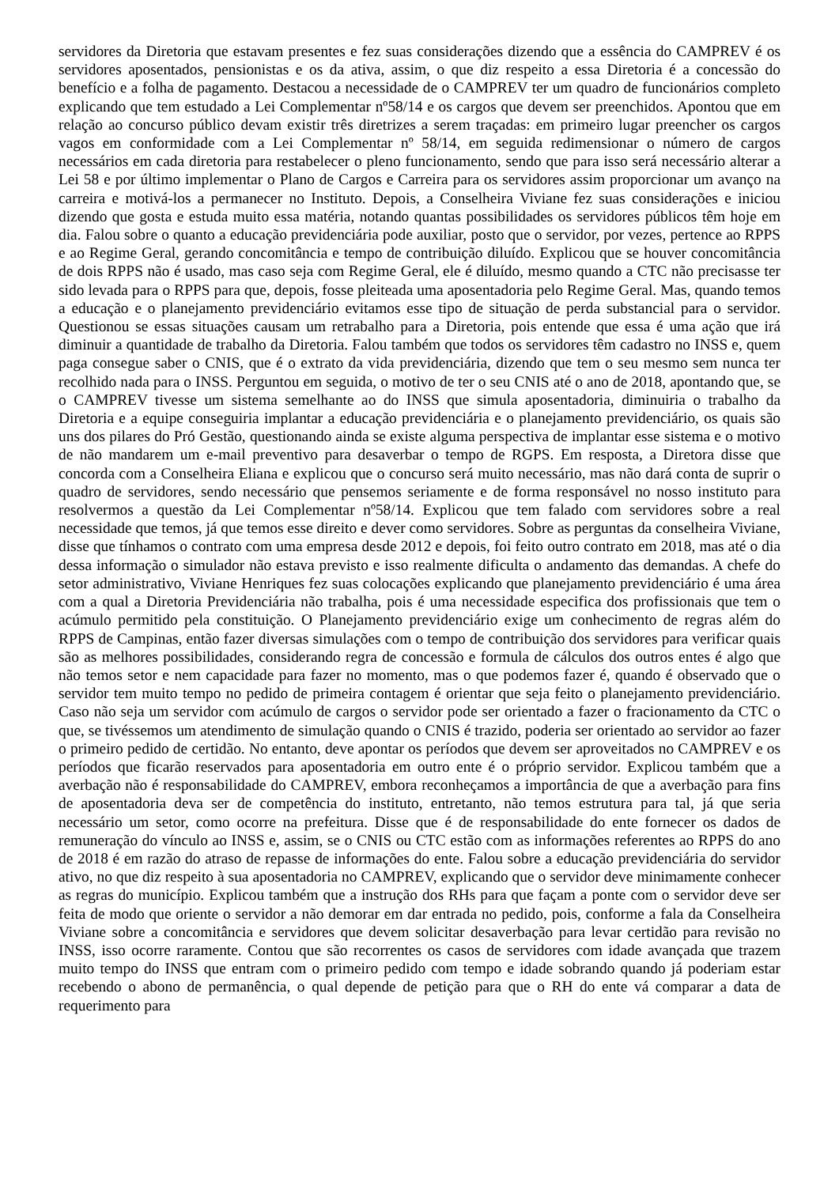servidores da Diretoria que estavam presentes e fez suas considerações dizendo que a essência do CAMPREV é os servidores aposentados, pensionistas e os da ativa, assim, o que diz respeito a essa Diretoria é a concessão do benefício e a folha de pagamento. Destacou a necessidade de o CAMPREV ter um quadro de funcionários completo explicando que tem estudado a Lei Complementar nº58/14 e os cargos que devem ser preenchidos. Apontou que em relação ao concurso público devam existir três diretrizes a serem traçadas: em primeiro lugar preencher os cargos vagos em conformidade com a Lei Complementar nº 58/14, em seguida redimensionar o número de cargos necessários em cada diretoria para restabelecer o pleno funcionamento, sendo que para isso será necessário alterar a Lei 58 e por último implementar o Plano de Cargos e Carreira para os servidores assim proporcionar um avanço na carreira e motivá-los a permanecer no Instituto. Depois, a Conselheira Viviane fez suas considerações e iniciou dizendo que gosta e estuda muito essa matéria, notando quantas possibilidades os servidores públicos têm hoje em dia. Falou sobre o quanto a educação previdenciária pode auxiliar, posto que o servidor, por vezes, pertence ao RPPS e ao Regime Geral, gerando concomitância e tempo de contribuição diluído. Explicou que se houver concomitância de dois RPPS não é usado, mas caso seja com Regime Geral, ele é diluído, mesmo quando a CTC não precisasse ter sido levada para o RPPS para que, depois, fosse pleiteada uma aposentadoria pelo Regime Geral. Mas, quando temos a educação e o planejamento previdenciário evitamos esse tipo de situação de perda substancial para o servidor. Questionou se essas situações causam um retrabalho para a Diretoria, pois entende que essa é uma ação que irá diminuir a quantidade de trabalho da Diretoria. Falou também que todos os servidores têm cadastro no INSS e, quem paga consegue saber o CNIS, que é o extrato da vida previdenciária, dizendo que tem o seu mesmo sem nunca ter recolhido nada para o INSS. Perguntou em seguida, o motivo de ter o seu CNIS até o ano de 2018, apontando que, se o CAMPREV tivesse um sistema semelhante ao do INSS que simula aposentadoria, diminuiria o trabalho da Diretoria e a equipe conseguiria implantar a educação previdenciária e o planejamento previdenciário, os quais são uns dos pilares do Pró Gestão, questionando ainda se existe alguma perspectiva de implantar esse sistema e o motivo de não mandarem um e-mail preventivo para desaverbar o tempo de RGPS. Em resposta, a Diretora disse que concorda com a Conselheira Eliana e explicou que o concurso será muito necessário, mas não dará conta de suprir o quadro de servidores, sendo necessário que pensemos seriamente e de forma responsável no nosso instituto para resolvermos a questão da Lei Complementar nº58/14. Explicou que tem falado com servidores sobre a real necessidade que temos, já que temos esse direito e dever como servidores. Sobre as perguntas da conselheira Viviane, disse que tínhamos o contrato com uma empresa desde 2012 e depois, foi feito outro contrato em 2018, mas até o dia dessa informação o simulador não estava previsto e isso realmente dificulta o andamento das demandas. A chefe do setor administrativo, Viviane Henriques fez suas colocações explicando que planejamento previdenciário é uma área com a qual a Diretoria Previdenciária não trabalha, pois é uma necessidade especifica dos profissionais que tem o acúmulo permitido pela constituição. O Planejamento previdenciário exige um conhecimento de regras além do RPPS de Campinas, então fazer diversas simulações com o tempo de contribuição dos servidores para verificar quais são as melhores possibilidades, considerando regra de concessão e formula de cálculos dos outros entes é algo que não temos setor e nem capacidade para fazer no momento, mas o que podemos fazer é, quando é observado que o servidor tem muito tempo no pedido de primeira contagem é orientar que seja feito o planejamento previdenciário. Caso não seja um servidor com acúmulo de cargos o servidor pode ser orientado a fazer o fracionamento da CTC o que, se tivéssemos um atendimento de simulação quando o CNIS é trazido, poderia ser orientado ao servidor ao fazer o primeiro pedido de certidão. No entanto, deve apontar os períodos que devem ser aproveitados no CAMPREV e os períodos que ficarão reservados para aposentadoria em outro ente é o próprio servidor. Explicou também que a averbação não é responsabilidade do CAMPREV, embora reconheçamos a importância de que a averbação para fins de aposentadoria deva ser de competência do instituto, entretanto, não temos estrutura para tal, já que seria necessário um setor, como ocorre na prefeitura. Disse que é de responsabilidade do ente fornecer os dados de remuneração do vínculo ao INSS e, assim, se o CNIS ou CTC estão com as informações referentes ao RPPS do ano de 2018 é em razão do atraso de repasse de informações do ente. Falou sobre a educação previdenciária do servidor ativo, no que diz respeito à sua aposentadoria no CAMPREV, explicando que o servidor deve minimamente conhecer as regras do município. Explicou também que a instrução dos RHs para que façam a ponte com o servidor deve ser feita de modo que oriente o servidor a não demorar em dar entrada no pedido, pois, conforme a fala da Conselheira Viviane sobre a concomitância e servidores que devem solicitar desaverbação para levar certidão para revisão no INSS, isso ocorre raramente. Contou que são recorrentes os casos de servidores com idade avançada que trazem muito tempo do INSS que entram com o primeiro pedido com tempo e idade sobrando quando já poderiam estar recebendo o abono de permanência, o qual depende de petição para que o RH do ente vá comparar a data de requerimento para